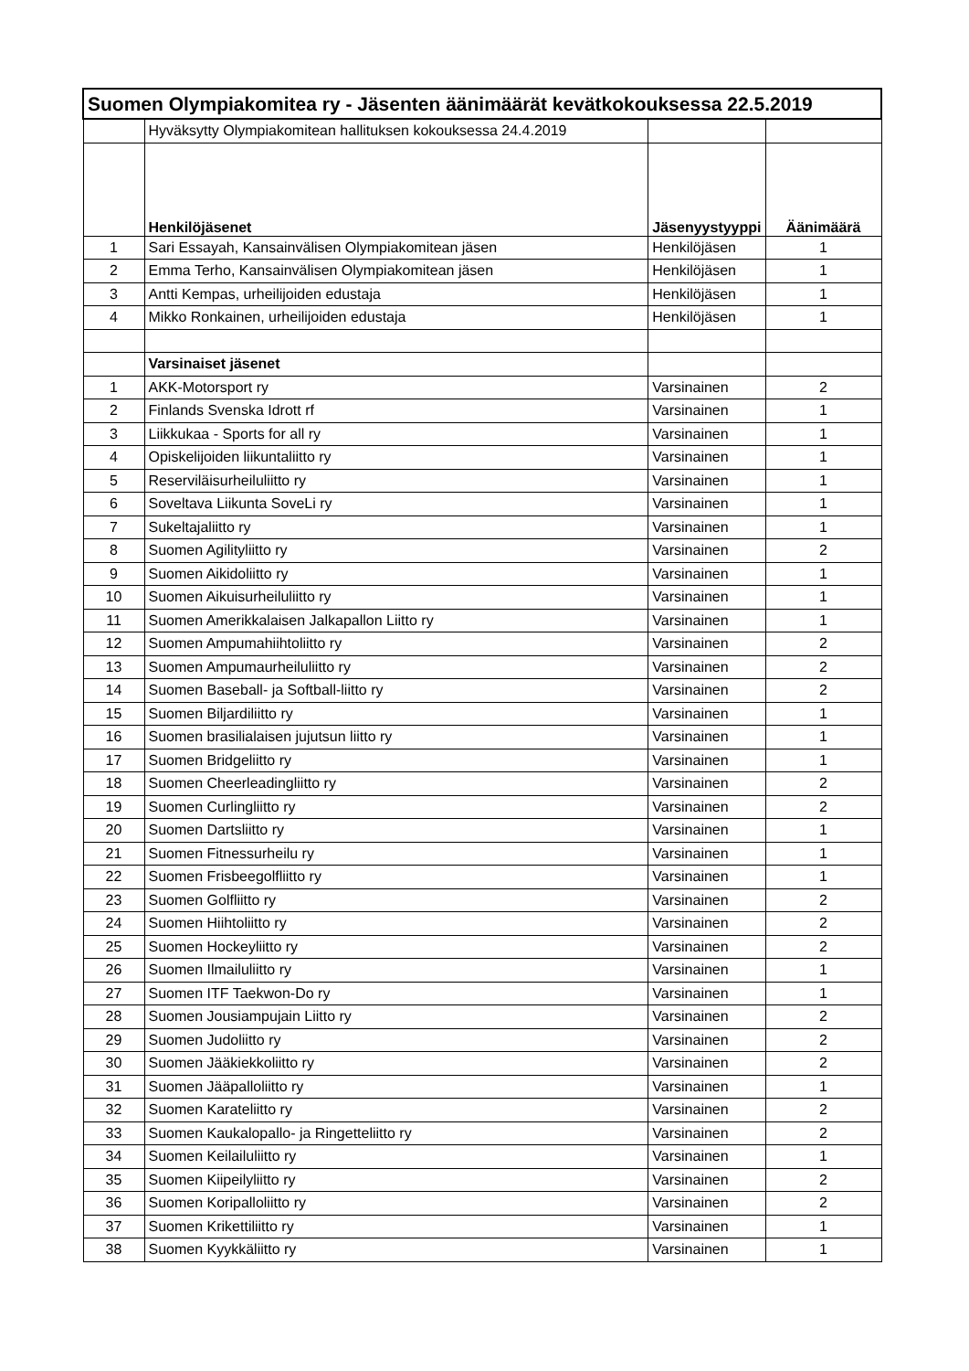| Suomen Olympiakomitea ry - Jäsenten äänimäärät kevätkokouksessa 22.5.2019 | | | |
| | Hyväksytty Olympiakomitean hallituksen kokouksessa 24.4.2019 | | |
| | Henkilöjäsenet | Jäsenyystyyppi | Äänimäärä |
| 1 | Sari Essayah, Kansainvälisen Olympiakomitean jäsen | Henkilöjäsen | 1 |
| 2 | Emma Terho, Kansainvälisen Olympiakomitean jäsen | Henkilöjäsen | 1 |
| 3 | Antti Kempas, urheilijoiden edustaja | Henkilöjäsen | 1 |
| 4 | Mikko Ronkainen, urheilijoiden edustaja | Henkilöjäsen | 1 |
| | Varsinaiset jäsenet | | |
| 1 | AKK-Motorsport ry | Varsinainen | 2 |
| 2 | Finlands Svenska Idrott rf | Varsinainen | 1 |
| 3 | Liikkukaa - Sports for all ry | Varsinainen | 1 |
| 4 | Opiskelijoiden liikuntaliitto ry | Varsinainen | 1 |
| 5 | Reserviläisurheiluliitto ry | Varsinainen | 1 |
| 6 | Soveltava Liikunta SoveLi ry | Varsinainen | 1 |
| 7 | Sukeltajaliitto ry | Varsinainen | 1 |
| 8 | Suomen Agilityliitto ry | Varsinainen | 2 |
| 9 | Suomen Aikidoliitto ry | Varsinainen | 1 |
| 10 | Suomen Aikuisurheiluliitto ry | Varsinainen | 1 |
| 11 | Suomen Amerikkalaisen Jalkapallon Liitto ry | Varsinainen | 1 |
| 12 | Suomen Ampumahiihtoliitto ry | Varsinainen | 2 |
| 13 | Suomen Ampumaurheiluliitto ry | Varsinainen | 2 |
| 14 | Suomen Baseball- ja Softball-liitto ry | Varsinainen | 2 |
| 15 | Suomen Biljardiliitto ry | Varsinainen | 1 |
| 16 | Suomen brasilialaisen jujutsun liitto ry | Varsinainen | 1 |
| 17 | Suomen Bridgeliitto ry | Varsinainen | 1 |
| 18 | Suomen Cheerleadingliitto ry | Varsinainen | 2 |
| 19 | Suomen Curlingliitto ry | Varsinainen | 2 |
| 20 | Suomen Dartsliitto ry | Varsinainen | 1 |
| 21 | Suomen Fitnessurheilu ry | Varsinainen | 1 |
| 22 | Suomen Frisbeegolfliitto ry | Varsinainen | 1 |
| 23 | Suomen Golfliitto ry | Varsinainen | 2 |
| 24 | Suomen Hiihtoliitto ry | Varsinainen | 2 |
| 25 | Suomen Hockeyliitto ry | Varsinainen | 2 |
| 26 | Suomen Ilmailuliitto ry | Varsinainen | 1 |
| 27 | Suomen ITF Taekwon-Do ry | Varsinainen | 1 |
| 28 | Suomen Jousiampujain Liitto ry | Varsinainen | 2 |
| 29 | Suomen Judoliitto ry | Varsinainen | 2 |
| 30 | Suomen Jääkiekkoliitto ry | Varsinainen | 2 |
| 31 | Suomen Jääpalloliitto ry | Varsinainen | 1 |
| 32 | Suomen Karateliitto ry | Varsinainen | 2 |
| 33 | Suomen Kaukalopallo- ja Ringetteliitto ry | Varsinainen | 2 |
| 34 | Suomen Keilailuliitto ry | Varsinainen | 1 |
| 35 | Suomen Kiipeilyliitto ry | Varsinainen | 2 |
| 36 | Suomen Koripalloliitto ry | Varsinainen | 2 |
| 37 | Suomen Krikettiliitto ry | Varsinainen | 1 |
| 38 | Suomen Kyykkäliitto ry | Varsinainen | 1 |